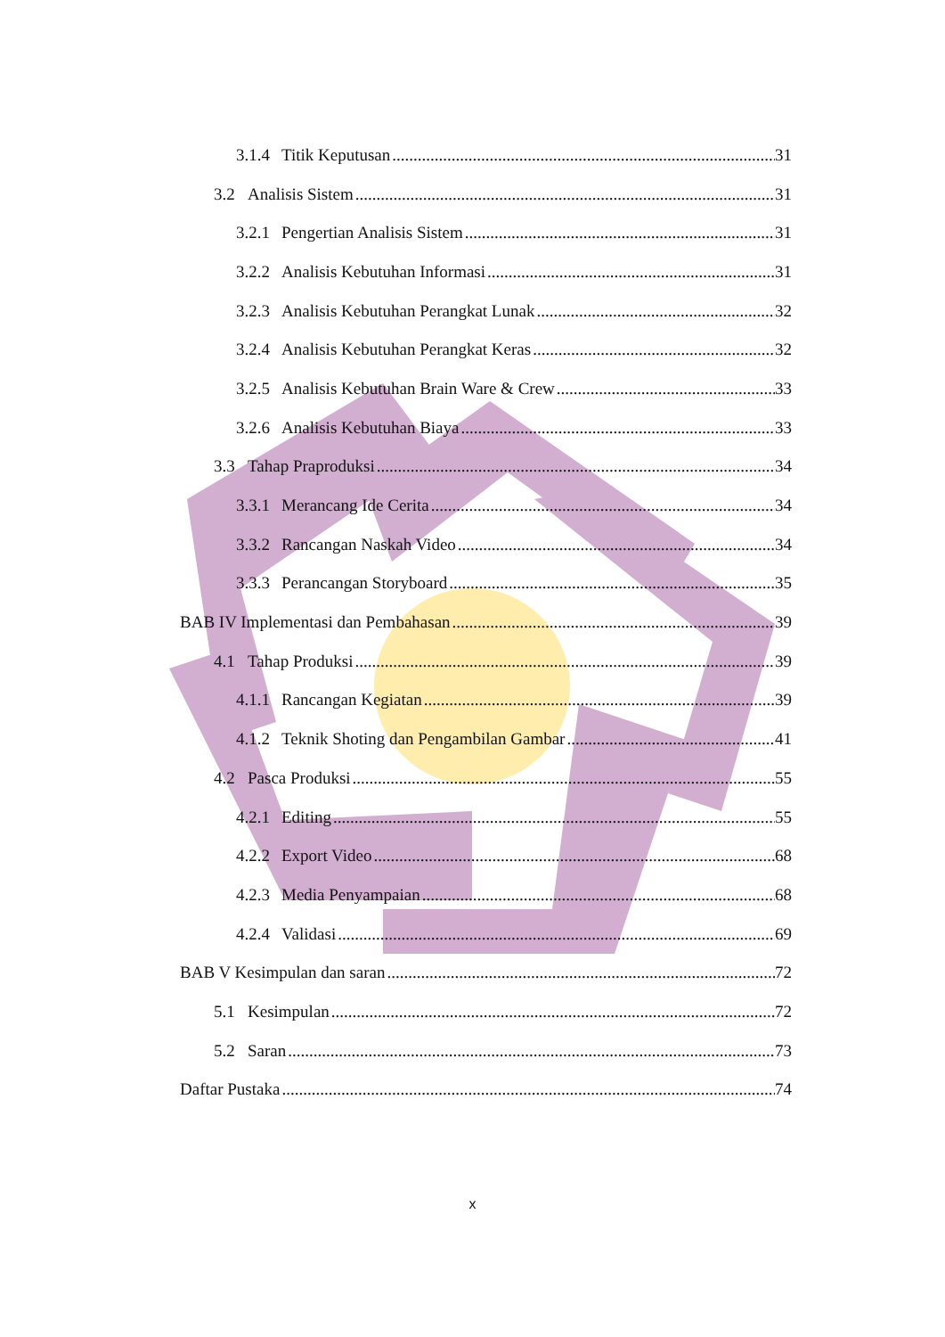3.1.4 Titik Keputusan 31
3.2 Analisis Sistem 31
3.2.1 Pengertian Analisis Sistem 31
3.2.2 Analisis Kebutuhan Informasi 31
3.2.3 Analisis Kebutuhan Perangkat Lunak 32
3.2.4 Analisis Kebutuhan Perangkat Keras 32
3.2.5 Analisis Kebutuhan Brain Ware & Crew 33
3.2.6 Analisis Kebutuhan Biaya 33
3.3 Tahap Praproduksi 34
3.3.1 Merancang Ide Cerita 34
3.3.2 Rancangan Naskah Video 34
3.3.3 Perancangan Storyboard 35
BAB IV Implementasi dan Pembahasan 39
4.1 Tahap Produksi 39
4.1.1 Rancangan Kegiatan 39
4.1.2 Teknik Shoting dan Pengambilan Gambar 41
4.2 Pasca Produksi 55
4.2.1 Editing 55
4.2.2 Export Video 68
4.2.3 Media Penyampaian 68
4.2.4 Validasi 69
BAB V Kesimpulan dan saran 72
5.1 Kesimpulan 72
5.2 Saran 73
Daftar Pustaka 74
x